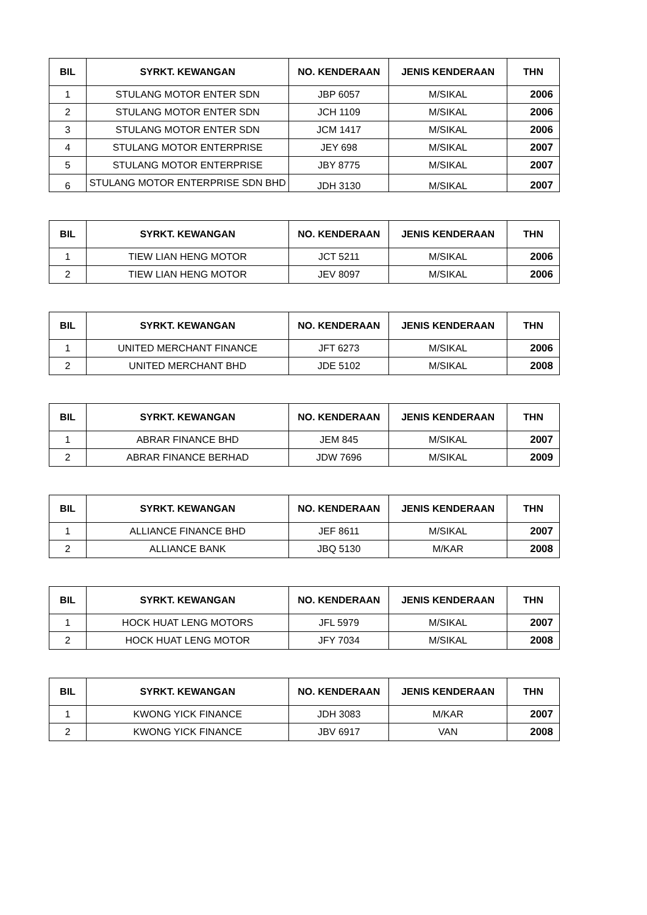| BIL | SYRKT. KEWANGAN | NO. KENDERAAN | JENIS KENDERAAN | THN |
| --- | --- | --- | --- | --- |
| 1 | STULANG MOTOR ENTER SDN | JBP 6057 | M/SIKAL | 2006 |
| 2 | STULANG MOTOR ENTER SDN | JCH 1109 | M/SIKAL | 2006 |
| 3 | STULANG MOTOR ENTER SDN | JCM 1417 | M/SIKAL | 2006 |
| 4 | STULANG MOTOR ENTERPRISE | JEY 698 | M/SIKAL | 2007 |
| 5 | STULANG MOTOR ENTERPRISE | JBY 8775 | M/SIKAL | 2007 |
| 6 | STULANG MOTOR ENTERPRISE SDN BHD | JDH 3130 | M/SIKAL | 2007 |
| BIL | SYRKT. KEWANGAN | NO. KENDERAAN | JENIS KENDERAAN | THN |
| --- | --- | --- | --- | --- |
| 1 | TIEW LIAN HENG MOTOR | JCT 5211 | M/SIKAL | 2006 |
| 2 | TIEW LIAN HENG MOTOR | JEV 8097 | M/SIKAL | 2006 |
| BIL | SYRKT. KEWANGAN | NO. KENDERAAN | JENIS KENDERAAN | THN |
| --- | --- | --- | --- | --- |
| 1 | UNITED MERCHANT FINANCE | JFT 6273 | M/SIKAL | 2006 |
| 2 | UNITED MERCHANT BHD | JDE 5102 | M/SIKAL | 2008 |
| BIL | SYRKT. KEWANGAN | NO. KENDERAAN | JENIS KENDERAAN | THN |
| --- | --- | --- | --- | --- |
| 1 | ABRAR FINANCE BHD | JEM 845 | M/SIKAL | 2007 |
| 2 | ABRAR FINANCE BERHAD | JDW 7696 | M/SIKAL | 2009 |
| BIL | SYRKT. KEWANGAN | NO. KENDERAAN | JENIS KENDERAAN | THN |
| --- | --- | --- | --- | --- |
| 1 | ALLIANCE FINANCE BHD | JEF 8611 | M/SIKAL | 2007 |
| 2 | ALLIANCE BANK | JBQ 5130 | M/KAR | 2008 |
| BIL | SYRKT. KEWANGAN | NO. KENDERAAN | JENIS KENDERAAN | THN |
| --- | --- | --- | --- | --- |
| 1 | HOCK HUAT LENG MOTORS | JFL 5979 | M/SIKAL | 2007 |
| 2 | HOCK HUAT LENG MOTOR | JFY 7034 | M/SIKAL | 2008 |
| BIL | SYRKT. KEWANGAN | NO. KENDERAAN | JENIS KENDERAAN | THN |
| --- | --- | --- | --- | --- |
| 1 | KWONG YICK FINANCE | JDH 3083 | M/KAR | 2007 |
| 2 | KWONG YICK FINANCE | JBV 6917 | VAN | 2008 |